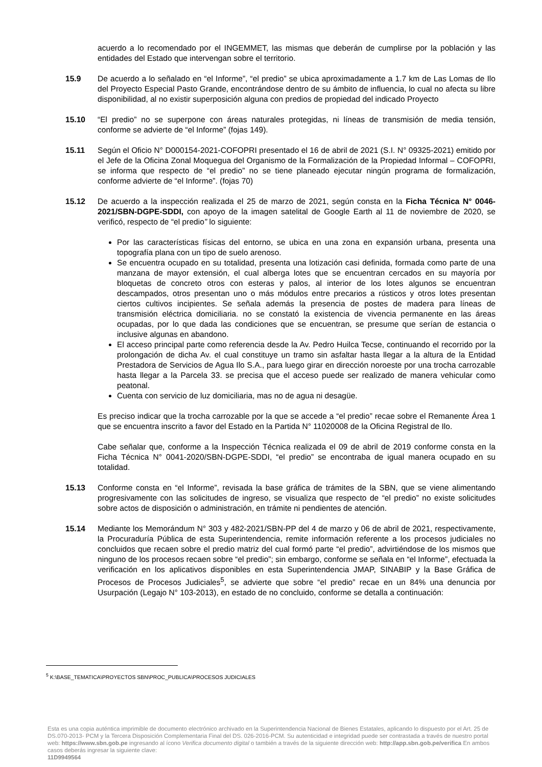acuerdo a lo recomendado por el INGEMMET, las mismas que deberán de cumplirse por la población y las entidades del Estado que intervengan sobre el territorio.
15.9 De acuerdo a lo señalado en “el Informe”, “el predio” se ubica aproximadamente a 1.7 km de Las Lomas de Ilo del Proyecto Especial Pasto Grande, encontrándose dentro de su ámbito de influencia, lo cual no afecta su libre disponibilidad, al no existir superposición alguna con predios de propiedad del indicado Proyecto
15.10 “El predio” no se superpone con áreas naturales protegidas, ni líneas de transmisión de media tensión, conforme se advierte de “el Informe” (fojas 149).
15.11 Según el Oficio N° D000154-2021-COFOPRI presentado el 16 de abril de 2021 (S.I. N° 09325-2021) emitido por el Jefe de la Oficina Zonal Moquegua del Organismo de la Formalización de la Propiedad Informal – COFOPRI, se informa que respecto de “el predio” no se tiene planeado ejecutar ningún programa de formalización, conforme advierte de “el Informe”. (fojas 70)
15.12 De acuerdo a la inspección realizada el 25 de marzo de 2021, según consta en la Ficha Técnica N° 0046-2021/SBN-DGPE-SDDI, con apoyo de la imagen satelital de Google Earth al 11 de noviembre de 2020, se verificó, respecto de “el predio” lo siguiente:
Por las características físicas del entorno, se ubica en una zona en expansión urbana, presenta una topografía plana con un tipo de suelo arenoso.
Se encuentra ocupado en su totalidad, presenta una lotización casi definida, formada como parte de una manzana de mayor extensión, el cual alberga lotes que se encuentran cercados en su mayoría por bloquetas de concreto otros con esteras y palos, al interior de los lotes algunos se encuentran descampados, otros presentan uno o más módulos entre precarios a rústicos y otros lotes presentan ciertos cultivos incipientes. Se señala además la presencia de postes de madera para líneas de transmisión eléctrica domiciliaria. no se constató la existencia de vivencia permanente en las áreas ocupadas, por lo que dada las condiciones que se encuentran, se presume que serían de estancia o inclusive algunas en abandono.
El acceso principal parte como referencia desde la Av. Pedro Huilca Tecse, continuando el recorrido por la prolongación de dicha Av. el cual constituye un tramo sin asfaltar hasta llegar a la altura de la Entidad Prestadora de Servicios de Agua Ilo S.A., para luego girar en dirección noroeste por una trocha carrozable hasta llegar a la Parcela 33. se precisa que el acceso puede ser realizado de manera vehicular como peatonal.
Cuenta con servicio de luz domiciliaria, mas no de agua ni desagüe.
Es preciso indicar que la trocha carrozable por la que se accede a “el predio” recae sobre el Remanente Área 1 que se encuentra inscrito a favor del Estado en la Partida N° 11020008 de la Oficina Registral de Ilo.
Cabe señalar que, conforme a la Inspección Técnica realizada el 09 de abril de 2019 conforme consta en la Ficha Técnica N° 0041-2020/SBN-DGPE-SDDI, “el predio” se encontraba de igual manera ocupado en su totalidad.
15.13 Conforme consta en “el Informe”, revisada la base gráfica de trámites de la SBN, que se viene alimentando progresivamente con las solicitudes de ingreso, se visualiza que respecto de “el predio” no existe solicitudes sobre actos de disposición o administración, en trámite ni pendientes de atención.
15.14 Mediante los Memorándum N° 303 y 482-2021/SBN-PP del 4 de marzo y 06 de abril de 2021, respectivamente, la Procuraduría Pública de esta Superintendencia, remite información referente a los procesos judiciales no concluidos que recaen sobre el predio matriz del cual formó parte “el predio”, advirtiéndose de los mismos que ninguno de los procesos recaen sobre “el predio”; sin embargo, conforme se señala en “el Informe”, efectuada la verificación en los aplicativos disponibles en esta Superintendencia JMAP, SINABIP y la Base Gráfica de Procesos de Procesos Judiciales<sup>5</sup>, se advierte que sobre “el predio” recae en un 84% una denuncia por Usurpación (Legajo N° 103-2013), en estado de no concluido, conforme se detalla a continuación:
<sup>5</sup> K:\BASE_TEMATICA\PROYECTOS SBN\PROC_PUBLICA\PROCESOS JUDICIALES
Esta es una copia auténtica imprimible de documento electrónico archivado en la Superintendencia Nacional de Bienes Estatales, aplicando lo dispuesto por el Art. 25 de DS.070-2013- PCM y la Tercera Disposición Complementaria Final del DS. 026-2016-PCM. Su autenticidad e integridad puede ser contrastada a través de nuestro portal web: https://www.sbn.gob.pe ingresando al ícono Verifica documento digital o también a través de la siguiente dirección web: http://app.sbn.gob.pe/verifica En ambos casos deberás ingresar la siguiente clave:
11D9949564